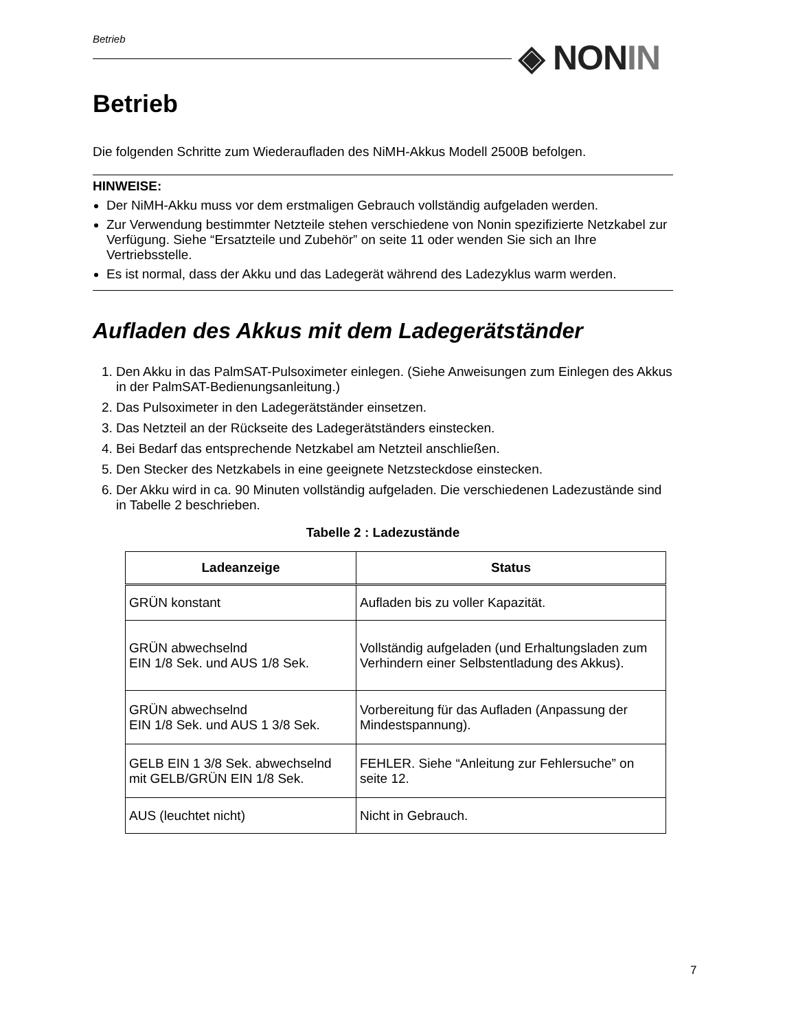Betrieb ◈ NON IN
Betrieb
Die folgenden Schritte zum Wiederaufladen des NiMH-Akkus Modell 2500B befolgen.
HINWEISE:
Der NiMH-Akku muss vor dem erstmaligen Gebrauch vollständig aufgeladen werden.
Zur Verwendung bestimmter Netzteile stehen verschiedene von Nonin spezifizierte Netzkabel zur Verfügung. Siehe “Ersatzteile und Zubehör” on seite 11 oder wenden Sie sich an Ihre Vertriebsstelle.
Es ist normal, dass der Akku und das Ladegerät während des Ladezyklus warm werden.
Aufladen des Akkus mit dem Ladegerätständer
1. Den Akku in das PalmSAT-Pulsoximeter einlegen. (Siehe Anweisungen zum Einlegen des Akkus in der PalmSAT-Bedienungsanleitung.)
2. Das Pulsoximeter in den Ladegerätständer einsetzen.
3. Das Netzteil an der Rückseite des Ladegerätständers einstecken.
4. Bei Bedarf das entsprechende Netzkabel am Netzteil anschließen.
5. Den Stecker des Netzkabels in eine geeignete Netzsteckdose einstecken.
6. Der Akku wird in ca. 90 Minuten vollständig aufgeladen. Die verschiedenen Ladezustände sind in Tabelle 2 beschrieben.
Tabelle 2 : Ladezustände
| Ladeanzeige | Status |
| --- | --- |
| GRÜN konstant | Aufladen bis zu voller Kapazität. |
| GRÜN abwechselnd EIN 1/8 Sek. und AUS 1/8 Sek. | Vollständig aufgeladen (und Erhaltungsladen zum Verhindern einer Selbstentladung des Akkus). |
| GRÜN abwechselnd EIN 1/8 Sek. und AUS 1 3/8 Sek. | Vorbereitung für das Aufladen (Anpassung der Mindestspannung). |
| GELB EIN 1 3/8 Sek. abwechselnd mit GELB/GRÜN EIN 1/8 Sek. | FEHLER. Siehe “Anleitung zur Fehlersuche” on seite 12. |
| AUS (leuchtet nicht) | Nicht in Gebrauch. |
7